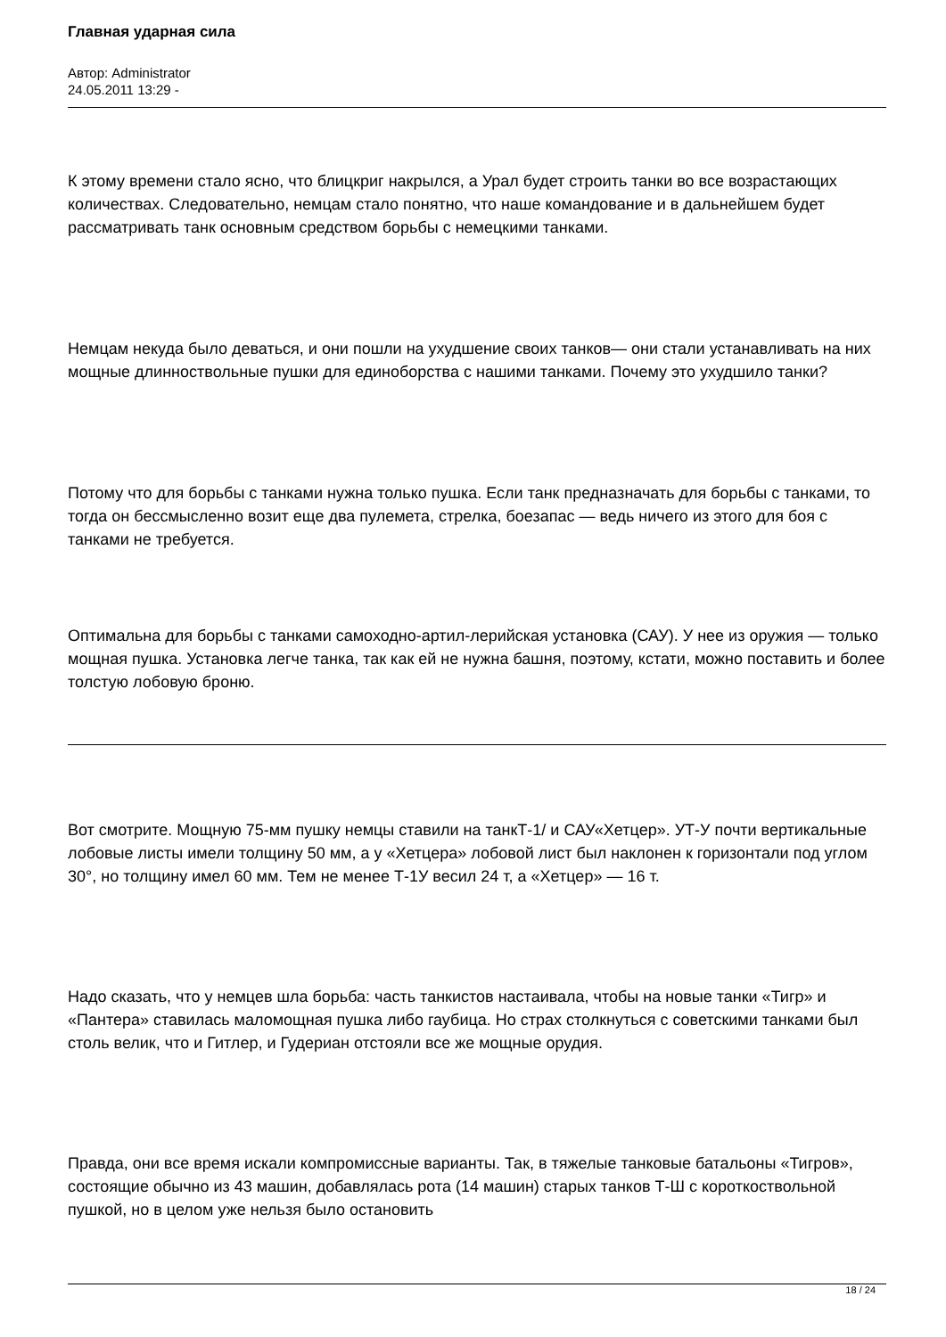Главная ударная сила
Автор: Administrator
24.05.2011 13:29 -
К этому времени стало ясно, что блицкриг накрылся, а Урал будет строить танки во все возрастающих количествах. Следовательно, немцам стало понятно, что наше командование и в дальнейшем будет рассматривать танк основным средством борьбы с немецкими танками.
Немцам некуда было деваться, и они пошли на ухудшение своих танков— они стали устанавливать на них мощные длинноствольные пушки для единоборства с нашими танками. Почему это ухудшило танки?
Потому что для борьбы с танками нужна только пушка. Если танк предназначать для борьбы с танками, то тогда он бессмысленно возит еще два пулемета, стрелка, боезапас — ведь ничего из этого для боя с танками не требуется.
Оптимальна для борьбы с танками самоходно-артил-лерийская установка (САУ). У нее из оружия — только мощная пушка. Установка легче танка, так как ей не нужна башня, поэтому, кстати, можно поставить и более толстую лобовую броню.
Вот смотрите. Мощную 75-мм пушку немцы ставили на танкТ-1/ и САУ«Хетцер». УТ-У почти вертикальные лобовые листы имели толщину 50 мм, а у «Хетцера» лобовой лист был наклонен к горизонтали под углом 30°, но толщину имел 60 мм. Тем не менее Т-1У весил 24 т, а «Хетцер» — 16 т.
Надо сказать, что у немцев шла борьба: часть танкистов настаивала, чтобы на новые танки «Тигр» и «Пантера» ставилась маломощная пушка либо гаубица. Но страх столкнуться с советскими танками был столь велик, что и Гитлер, и Гудериан отстояли все же мощные орудия.
Правда, они все время искали компромиссные варианты. Так, в тяжелые танковые батальоны «Тигров», состоящие обычно из 43 машин, добавлялась рота (14 машин) старых танков Т-Ш с короткоствольной пушкой, но в целом уже нельзя было остановить
18 / 24